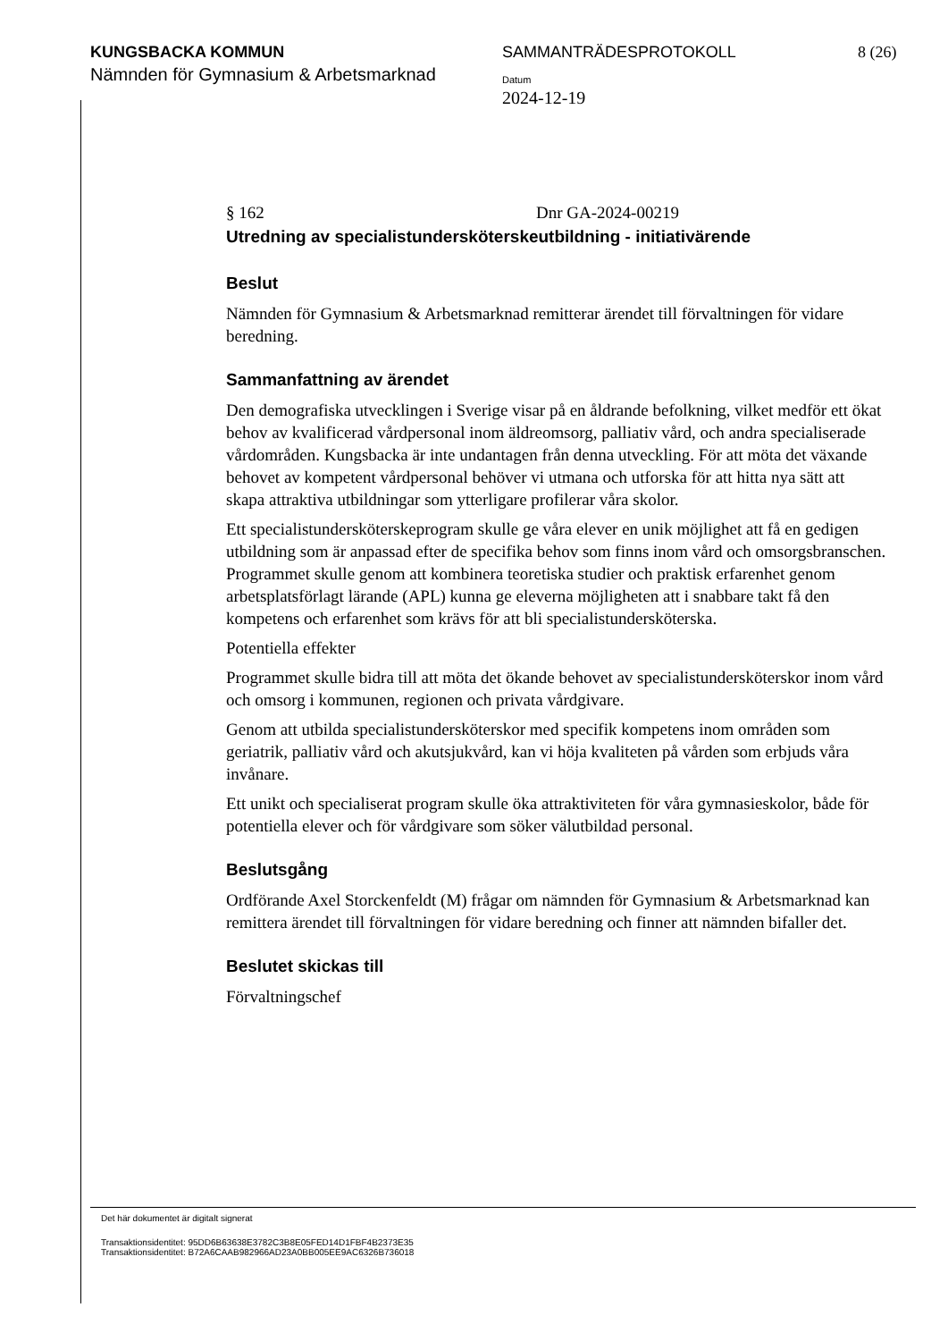KUNGSBACKA KOMMUN
Nämnden för Gymnasium & Arbetsmarknad
SAMMANTRÄDESPROTOKOLL 8 (26)
Datum
2024-12-19
§ 162 Dnr GA-2024-00219
Utredning av specialistundersköterskeutbildning - initiativärende
Beslut
Nämnden för Gymnasium & Arbetsmarknad remitterar ärendet till förvaltningen för vidare beredning.
Sammanfattning av ärendet
Den demografiska utvecklingen i Sverige visar på en åldrande befolkning, vilket medför ett ökat behov av kvalificerad vårdpersonal inom äldreomsorg, palliativ vård, och andra specialiserade vårdområden. Kungsbacka är inte undantagen från denna utveckling. För att möta det växande behovet av kompetent vårdpersonal behöver vi utmana och utforska för att hitta nya sätt att skapa attraktiva utbildningar som ytterligare profilerar våra skolor.
Ett specialistundersköterskeprogram skulle ge våra elever en unik möjlighet att få en gedigen utbildning som är anpassad efter de specifika behov som finns inom vård och omsorgsbranschen. Programmet skulle genom att kombinera teoretiska studier och praktisk erfarenhet genom arbetsplatsförlagt lärande (APL) kunna ge eleverna möjligheten att i snabbare takt få den kompetens och erfarenhet som krävs för att bli specialistundersköterska.
Potentiella effekter
Programmet skulle bidra till att möta det ökande behovet av specialistundersköterskor inom vård och omsorg i kommunen, regionen och privata vårdgivare.
Genom att utbilda specialistundersköterskor med specifik kompetens inom områden som geriatrik, palliativ vård och akutsjukvård, kan vi höja kvaliteten på vården som erbjuds våra invånare.
Ett unikt och specialiserat program skulle öka attraktiviteten för våra gymnasieskolor, både för potentiella elever och för vårdgivare som söker välutbildad personal.
Beslutsgång
Ordförande Axel Storckenfeldt (M) frågar om nämnden för Gymnasium & Arbetsmarknad kan remittera ärendet till förvaltningen för vidare beredning och finner att nämnden bifaller det.
Beslutet skickas till
Förvaltningschef
Det här dokumentet är digitalt signerat
Transaktionsidentitet: 95DD6B63638E3782C3B8E05FED14D1FBF4B2373E35
Transaktionsidentitet: B72A6CAAB982966AD23A0BB005EE9AC6326B736018